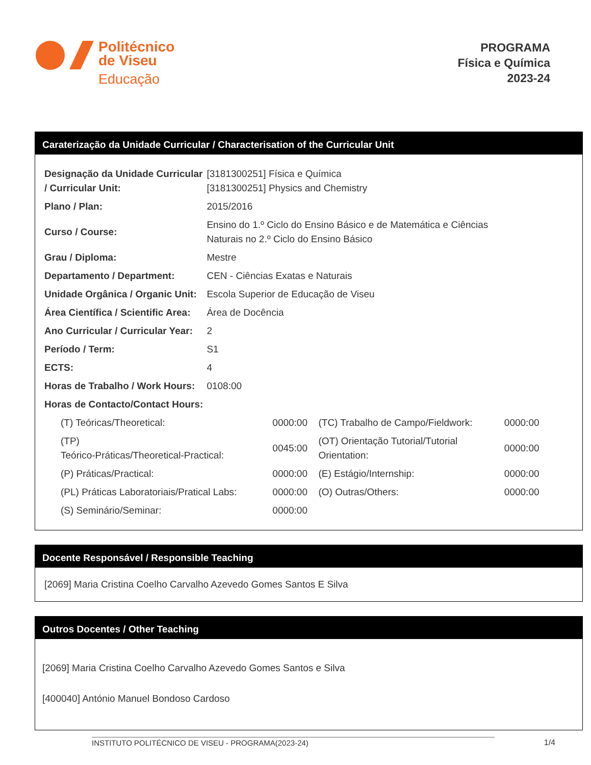Politécnico
de Viseu
Educação
PROGRAMA
Física e Química
2023-24
Caraterização da Unidade Curricular / Characterisation of the Curricular Unit
| Designação da Unidade Curricular / Curricular Unit: | [3181300251] Física e Química [3181300251] Physics and Chemistry |
| Plano / Plan: | 2015/2016 |
| Curso / Course: | Ensino do 1.º Ciclo do Ensino Básico e de Matemática e Ciências Naturais no 2.º Ciclo do Ensino Básico |
| Grau / Diploma: | Mestre |
| Departamento / Department: | CEN - Ciências Exatas e Naturais |
| Unidade Orgânica / Organic Unit: | Escola Superior de Educação de Viseu |
| Área Científica / Scientific Area: | Área de Docência |
| Ano Curricular / Curricular Year: | 2 |
| Período / Term: | S1 |
| ECTS: | 4 |
| Horas de Trabalho / Work Hours: | 0108:00 |
| Horas de Contacto/Contact Hours: | |
| (T) Teóricas/Theoretical: | 0000:00 | (TC) Trabalho de Campo/Fieldwork: | 0000:00 |
| (TP) Teórico-Práticas/Theoretical-Practical: | 0045:00 | (OT) Orientação Tutorial/Tutorial Orientation: | 0000:00 |
| (P) Práticas/Practical: | 0000:00 | (E) Estágio/Internship: | 0000:00 |
| (PL) Práticas Laboratoriais/Pratical Labs: | 0000:00 | (O) Outras/Others: | 0000:00 |
| (S) Seminário/Seminar: | 0000:00 | | |
Docente Responsável / Responsible Teaching
[2069] Maria Cristina Coelho Carvalho Azevedo Gomes Santos E Silva
Outros Docentes / Other Teaching
[2069] Maria Cristina Coelho Carvalho Azevedo Gomes Santos e Silva
[400040] António Manuel Bondoso Cardoso
INSTITUTO POLITÉCNICO DE VISEU - PROGRAMA(2023-24) 1/4